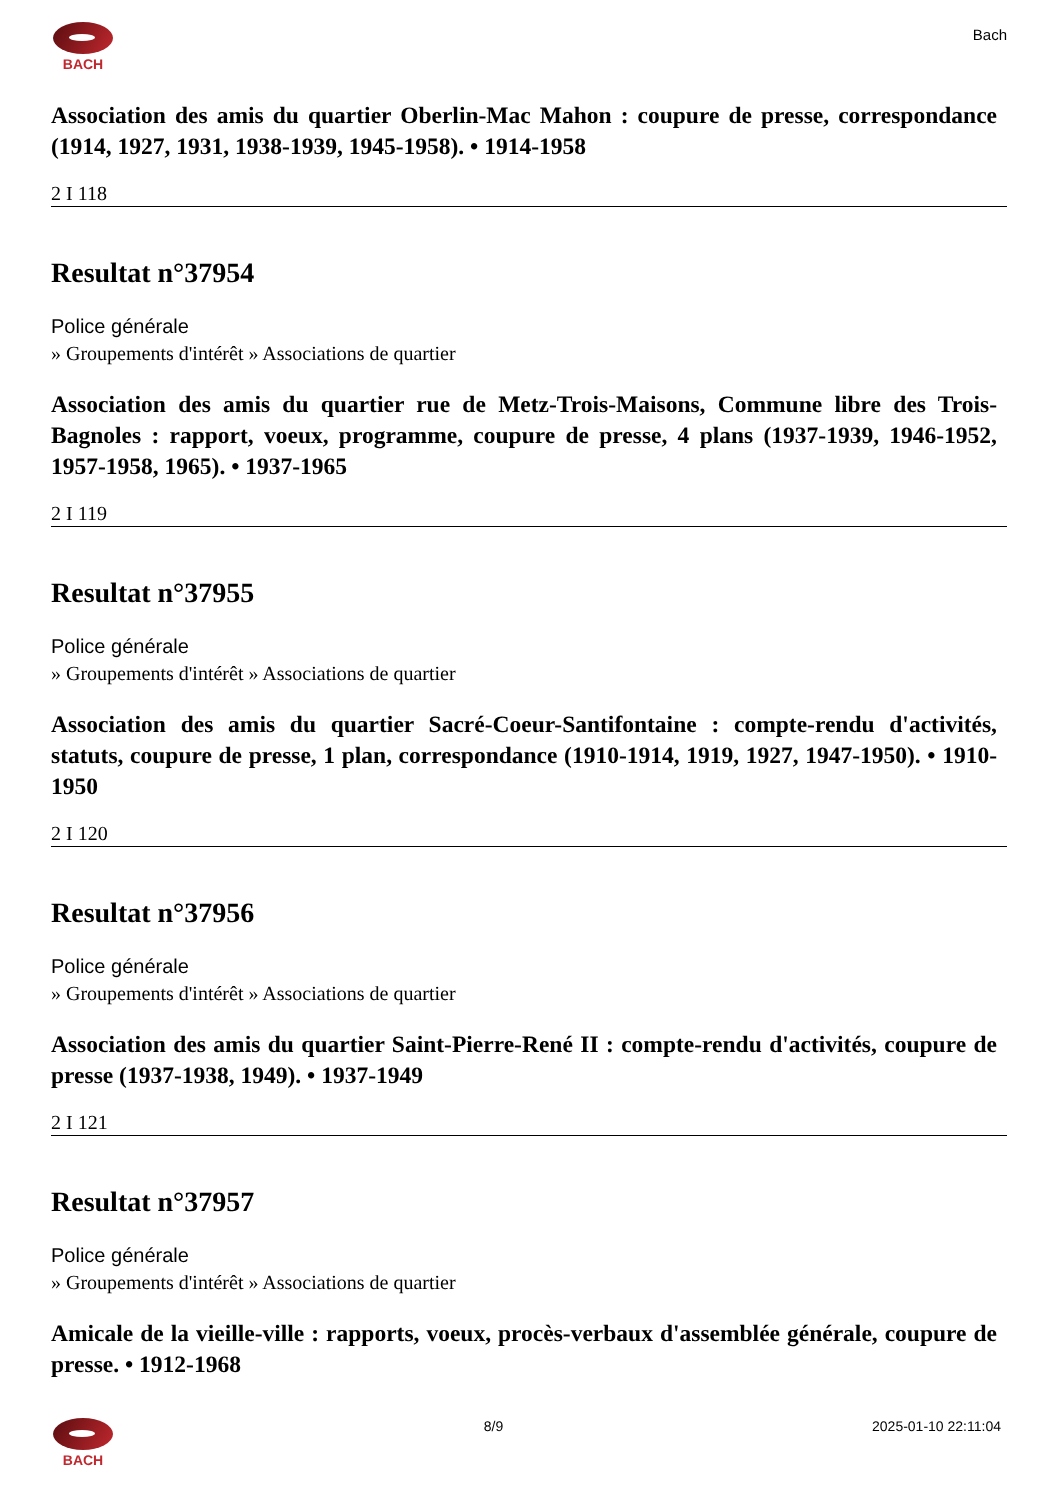BACH
Bach
Association des amis du quartier Oberlin-Mac Mahon : coupure de presse, correspondance (1914, 1927, 1931, 1938-1939, 1945-1958). • 1914-1958
2 I 118
Resultat n°37954
Police générale
» Groupements d'intérêt » Associations de quartier
Association des amis du quartier rue de Metz-Trois-Maisons, Commune libre des Trois-Bagnoles : rapport, voeux, programme, coupure de presse, 4 plans (1937-1939, 1946-1952, 1957-1958, 1965). • 1937-1965
2 I 119
Resultat n°37955
Police générale
» Groupements d'intérêt » Associations de quartier
Association des amis du quartier Sacré-Coeur-Santifontaine : compte-rendu d'activités, statuts, coupure de presse, 1 plan, correspondance (1910-1914, 1919, 1927, 1947-1950). • 1910-1950
2 I 120
Resultat n°37956
Police générale
» Groupements d'intérêt » Associations de quartier
Association des amis du quartier Saint-Pierre-René II : compte-rendu d'activités, coupure de presse (1937-1938, 1949). • 1937-1949
2 I 121
Resultat n°37957
Police générale
» Groupements d'intérêt » Associations de quartier
Amicale de la vieille-ville : rapports, voeux, procès-verbaux d'assemblée générale, coupure de presse. • 1912-1968
BACH 8/9 2025-01-10 22:11:04